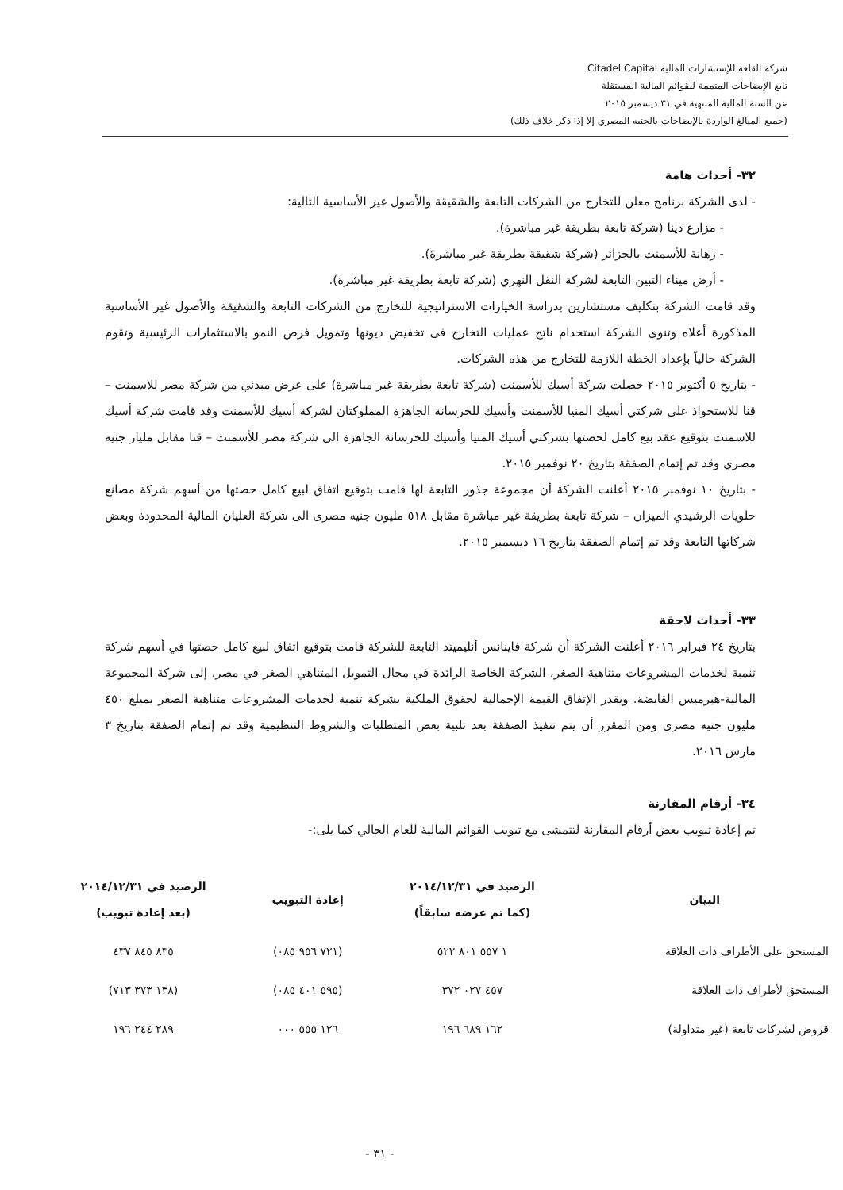شركة القلعة للإستشارات المالية Citadel Capital
تابع الإيضاحات المتممة للقوائم المالية المستقلة
عن السنة المالية المنتهية في ٣١ ديسمبر ٢٠١٥
(جميع المبالغ الواردة بالإيضاحات بالجنيه المصري إلا إذا ذكر خلاف ذلك)
٣٢- أحداث هامة
- لدى الشركة برنامج معلن للتخارج من الشركات التابعة والشقيقة والأصول غير الأساسية التالية:
- مزارع دينا (شركة تابعة بطريقة غير مباشرة).
- زهانة للأسمنت بالجزائر (شركة شقيقة بطريقة غير مباشرة).
- أرض ميناء التبين التابعة لشركة النقل النهري (شركة تابعة بطريقة غير مباشرة).
وقد قامت الشركة بتكليف مستشارين بدراسة الخيارات الاستراتيجية للتخارج من الشركات التابعة والشقيقة والأصول غير الأساسية المذكورة أعلاه وتنوى الشركة استخدام ناتج عمليات التخارج فى تخفيض ديونها وتمويل فرص النمو بالاستثمارات الرئيسية وتقوم الشركة حالياً بإعداد الخطة اللازمة للتخارج من هذه الشركات.
- بتاريخ ٥ أكتوبر ٢٠١٥ حصلت شركة أسيك للأسمنت (شركة تابعة بطريقة غير مباشرة) على عرض مبدئي من شركة مصر للاسمنت – قنا للاستحواذ على شركتي أسيك المنيا للأسمنت وأسيك للخرسانة الجاهزة المملوكتان لشركة أسيك للأسمنت وقد قامت شركة أسيك للاسمنت بتوقيع عقد بيع كامل لحصتها بشركتي أسيك المنيا وأسيك للخرسانة الجاهزة الى شركة مصر للأسمنت – قنا مقابل مليار جنيه مصري وقد تم إتمام الصفقة بتاريخ ٢٠ نوفمبر ٢٠١٥.
- بتاريخ ١٠ نوفمبر ٢٠١٥ أعلنت الشركة أن مجموعة جذور التابعة لها قامت بتوقيع اتفاق لبيع كامل حصتها من أسهم شركة مصانع حلويات الرشيدي الميزان – شركة تابعة بطريقة غير مباشرة مقابل ٥١٨ مليون جنيه مصرى الى شركة العليان المالية المحدودة وبعض شركاتها التابعة وقد تم إتمام الصفقة بتاريخ ١٦ ديسمبر ٢٠١٥.
٣٣- أحداث لاحقة
بتاريخ ٢٤ فبراير ٢٠١٦ أعلنت الشركة أن شركة فاينانس أنليميتد التابعة للشركة قامت بتوقيع اتفاق لبيع كامل حصتها في أسهم شركة تنمية لخدمات المشروعات متناهية الصغر، الشركة الخاصة الرائدة في مجال التمويل المتناهي الصغر في مصر، إلى شركة المجموعة المالية-هيرميس القابضة. ويقدر الإتفاق القيمة الإجمالية لحقوق الملكية بشركة تنمية لخدمات المشروعات متناهية الصغر بمبلغ ٤٥٠ مليون جنيه مصرى ومن المقرر أن يتم تنفيذ الصفقة بعد تلبية بعض المتطلبات والشروط التنظيمية وقد تم إتمام الصفقة بتاريخ ٣ مارس ٢٠١٦.
٣٤- أرقام المقارنة
تم إعادة تبويب بعض أرقام المقارنة لتتمشى مع تبويب القوائم المالية للعام الحالي كما يلى:-
| البيان | الرصيد في ٢٠١٤/١٢/٣١ (كما تم عرضه سابقاً) | إعادة التبويب | الرصيد في ٢٠١٤/١٢/٣١ (بعد إعادة تبويب) |
| --- | --- | --- | --- |
| المستحق على الأطراف ذات العلاقة | ١ ٥٥٧ ٨٠١ ٥٢٢ | (٧٢١ ٩٥٦ ٠٨٥) | ٨٣٥ ٨٤٥ ٤٣٧ |
| المستحق لأطراف ذات العلاقة | ٤٥٧ ٠٢٧ ٣٧٢ | (٥٩٥ ٤٠١ ٠٨٥) | (١٣٨ ٣٧٣ ٧١٣) |
| قروض لشركات تابعة (غير متداولة) | ١٦٢ ٦٨٩ ١٩٦ | ١٢٦ ٥٥٥ ٠٠٠ | ٢٨٩ ٢٤٤ ١٩٦ |
- ٣١ -